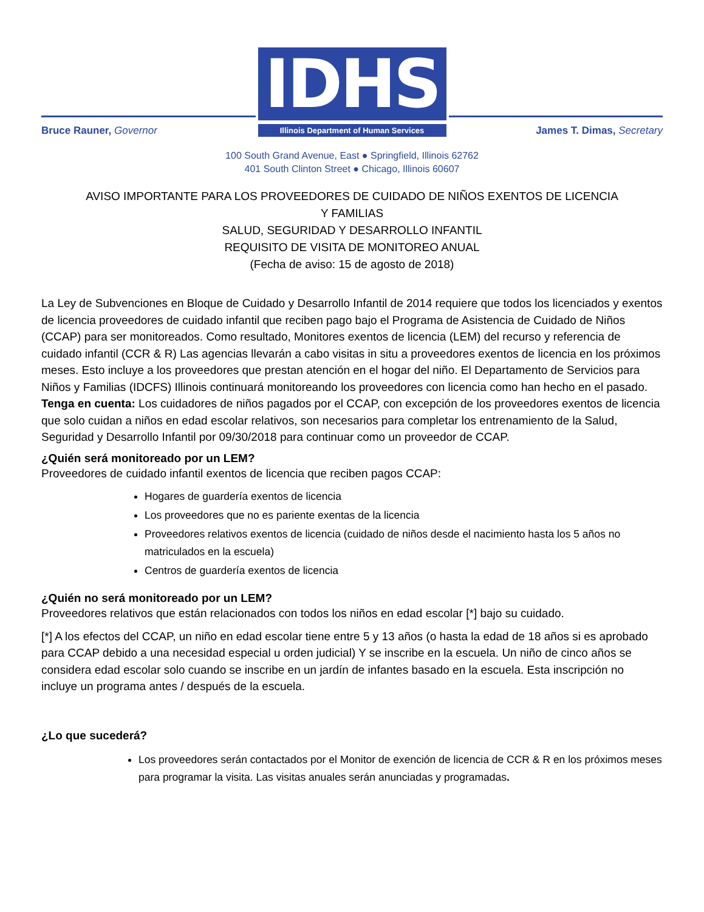Bruce Rauner, Governor
IDHS
Illinois Department of Human Services
James T. Dimas, Secretary
100 South Grand Avenue, East ● Springfield, Illinois 62762
401 South Clinton Street ● Chicago, Illinois 60607
AVISO IMPORTANTE PARA LOS PROVEEDORES DE CUIDADO DE NIÑOS EXENTOS DE LICENCIA
Y FAMILIAS
SALUD, SEGURIDAD Y DESARROLLO INFANTIL
REQUISITO DE VISITA DE MONITOREO ANUAL
(Fecha de aviso: 15 de agosto de 2018)
La Ley de Subvenciones en Bloque de Cuidado y Desarrollo Infantil de 2014 requiere que todos los licenciados y exentos de licencia proveedores de cuidado infantil que reciben pago bajo el Programa de Asistencia de Cuidado de Niños (CCAP) para ser monitoreados. Como resultado, Monitores exentos de licencia (LEM) del recurso y referencia de cuidado infantil (CCR & R) Las agencias llevarán a cabo visitas in situ a proveedores exentos de licencia en los próximos meses. Esto incluye a los proveedores que prestan atención en el hogar del niño. El Departamento de Servicios para Niños y Familias (IDCFS) Illinois continuará monitoreando los proveedores con licencia como han hecho en el pasado. Tenga en cuenta: Los cuidadores de niños pagados por el CCAP, con excepción de los proveedores exentos de licencia que solo cuidan a niños en edad escolar relativos, son necesarios para completar los entrenamiento de la Salud, Seguridad y Desarrollo Infantil por 09/30/2018 para continuar como un proveedor de CCAP.
¿Quién será monitoreado por un LEM?
Proveedores de cuidado infantil exentos de licencia que reciben pagos CCAP:
Hogares de guardería exentos de licencia
Los proveedores que no es pariente exentas de la licencia
Proveedores relativos exentos de licencia (cuidado de niños desde el nacimiento hasta los 5 años no matriculados en la escuela)
Centros de guardería exentos de licencia
¿Quién no será monitoreado por un LEM?
Proveedores relativos que están relacionados con todos los niños en edad escolar [*] bajo su cuidado.
[*] A los efectos del CCAP, un niño en edad escolar tiene entre 5 y 13 años (o hasta la edad de 18 años si es aprobado para CCAP debido a una necesidad especial u orden judicial) Y se inscribe en la escuela. Un niño de cinco años se considera edad escolar solo cuando se inscribe en un jardín de infantes basado en la escuela. Esta inscripción no incluye un programa antes / después de la escuela.
¿Lo que sucederá?
Los proveedores serán contactados por el Monitor de exención de licencia de CCR & R en los próximos meses para programar la visita. Las visitas anuales serán anunciadas y programadas.